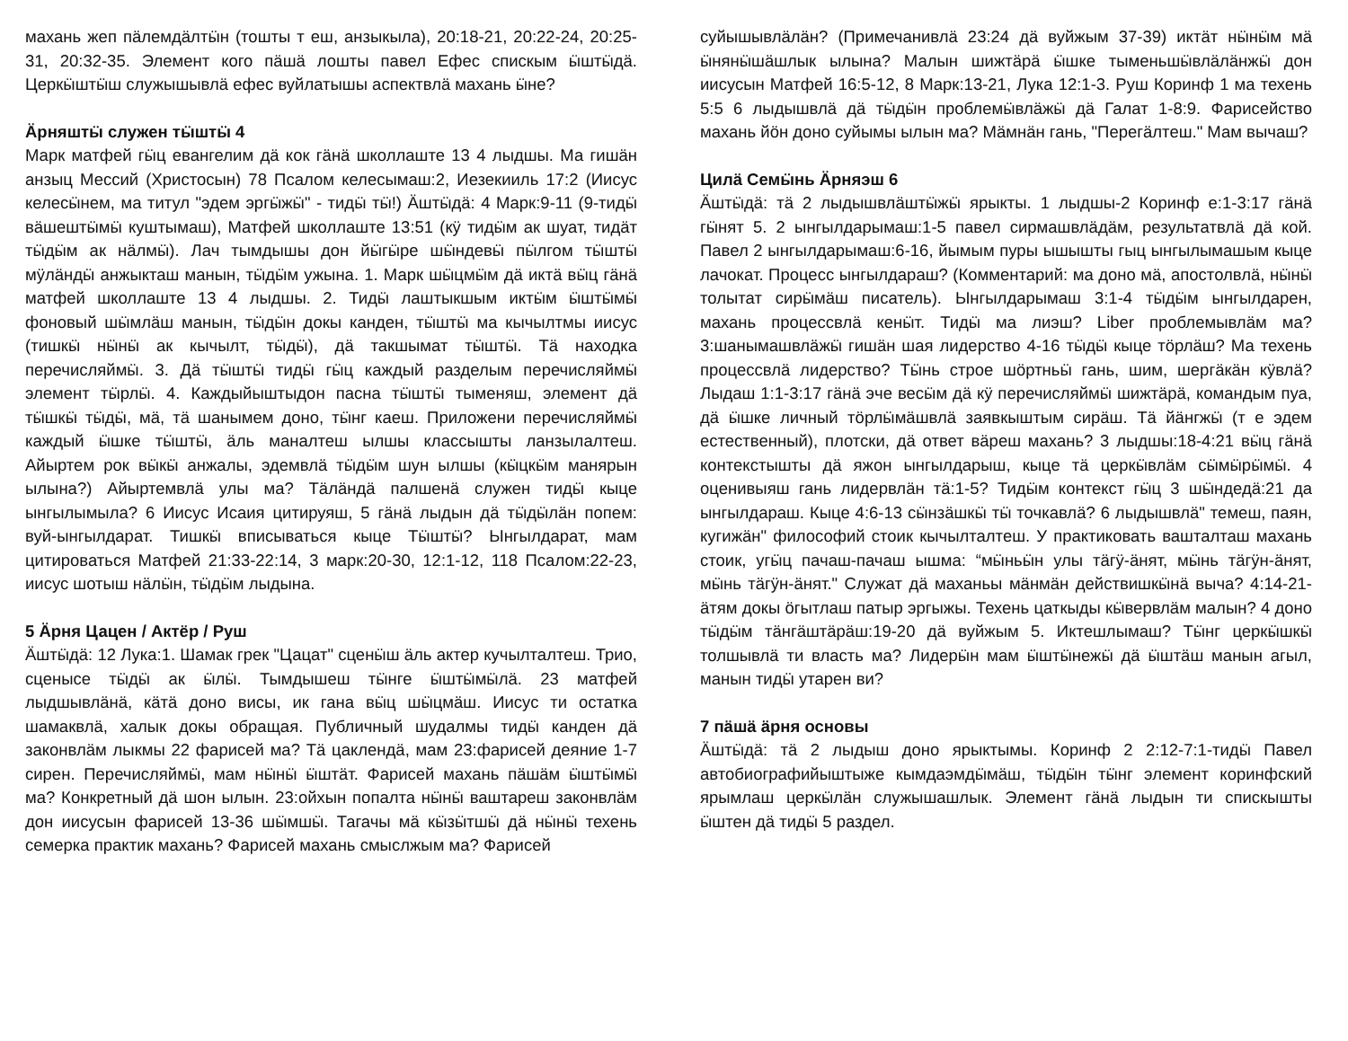махань жеп пäлемдäлтӹн (тошты т еш, анзыкыла), 20:18-21, 20:22-24, 20:25-31, 20:32-35. Элемент кого пäшä лошты павел Ефес спискым ӹштӹдä. Церкӹштӹш служышывлä ефес вуйлатышы аспектвлä махань ӹне?
Äрняштӹ служен тӹштӹ 4
Марк матфей гӹц евангелим дä кок гäнä школлаште 13 4 лыдшы. Ма гишäн анзыц Мессий (Христосын) 78 Псалом келесымаш:2, Иезекииль 17:2 (Иисус келесӹнем, ма титул "эдем эргӹжӹ" - тидӹ тӹ!) Äштӹдä: 4 Марк:9-11 (9-тидӹ вäшештӹмӹ куштымаш), Матфей школлаште 13:51 (кӱ тидӹм ак шуат, тидäт тӹдӹм ак нäлмӹ). Лач тымдышы дон йӹгӹре шӹндевӹ пӹлгом тӹштӹ мӱлäндӹ анжыкташ манын, тӹдӹм ужына. 1. Марк шӹцмӹм дä иктä вӹц гäнä матфей школлаште 13 4 лыдшы. 2. Тидӹ лаштыкшым иктӹм ӹштӹмӹ фоновый шӹмлäш манын, тӹдӹн докы канден, тӹштӹ ма кычылтмы иисус (тишкӹ нӹнӹ ак кычылт, тӹдӹ), дä такшымат тӹштӹ. Тä находка перечисляймӹ. 3. Дä тӹштӹ тидӹ гӹц каждый разделым перечисляймӹ элемент тӹрлӹ. 4. Каждыйыштыдон пасна тӹштӹ тыменяш, элемент дä тӹшкӹ тӹдӹ, мä, тä шанымем доно, тӹнг каеш. Приложени перечисляймӹ каждый ӹшке тӹштӹ, äль маналтеш ылшы классышты ланзылалтеш. Айыртем рок вӹкӹ анжалы, эдемвлä тӹдӹм шун ылшы (кӹцкӹм манярын ылына?) Айыртемвлä улы ма? Тäлäндä палшенä служен тидӹ кыце ынгылымыла? 6 Иисус Исаия цитируяш, 5 гäнä лыдын дä тӹдӹлäн попем: вуй-ынгылдарат. Тишкӹ вписываться кыце Тӹштӹ? Ынгылдарат, мам цитироваться Матфей 21:33-22:14, 3 марк:20-30, 12:1-12, 118 Псалом:22-23, иисус шотыш нäлӹн, тӹдӹм лыдына.
5 Äрня Цацен / Актёр / Руш
Äштӹдä: 12 Лука:1. Шамак грек "Цацат" сценӹш äль актер кучылталтеш. Трио, сценысе тӹдӹ ак ӹлӹ. Тымдышеш тӹнге ӹштӹмӹлä. 23 матфей лыдшывлäнä, кäтä доно висы, ик гана вӹц шӹцмäш. Иисус ти остатка шамаквлä, халык докы обращая. Публичный шудалмы тидӹ канден дä законвлäм лыкмы 22 фарисей ма? Тä цаклендä, мам 23:фарисей деяние 1-7 сирен. Перечисляймӹ, мам нӹнӹ ӹштäт. Фарисей махань пäшäм ӹштӹмӹ ма? Конкретный дä шон ылын. 23:ойхын попалта нӹнӹ ваштареш законвлäм дон иисусын фарисей 13-36 шӹмшӹ. Тагачы мä кӹзӹтшӹ дä нӹнӹ техень семерка практик махань? Фарисей махань смыслжым ма? Фарисей
суйышывлäлäн? (Примечанивлä 23:24 дä вуйжым 37-39) иктäт нӹнӹм мä ӹнянӹшäшлык ылына? Малын шижтäрä ӹшке тыменьшӹвлäлäнжӹ дон иисусын Матфей 16:5-12, 8 Марк:13-21, Лука 12:1-3. Руш Коринф 1 ма техень 5:5 6 лыдышвлä дä тӹдӹн проблемӹвлäжӹ дä Галат 1-8:9. Фарисейство махань йӧн доно суйымы ылын ма? Мäмнäн гань, "Перегäлтеш." Мам вычаш?
Цилä Семӹнь Äрняэш 6
Äштӹдä: тä 2 лыдышвлäштӹжӹ ярыкты. 1 лыдшы-2 Коринф е:1-3:17 гäнä гӹнят 5. 2 ынгылдарымаш:1-5 павел сирмашвлäдäм, результатвлä дä кой. Павел 2 ынгылдарымаш:6-16, йымым пуры ышышты гыц ынгылымашым кыце лачокат. Процесс ынгылдараш? (Комментарий: ма доно мä, апостолвлä, нӹнӹ толытат сирӹмäш писатель). Ынгылдарымаш 3:1-4 тӹдӹм ынгылдарен, махань процессвлä кенӹт. Тидӹ ма лиэш? Liber проблемывлäм ма? 3:шанымашвлäжӹ гишäн шая лидерство 4-16 тӹдӹ кыце тöрлäш? Ма техень процессвлä лидерство? Тӹнь строе шöртньӹ гань, шим, шергäкäн кӱвлä? Лыдаш 1:1-3:17 гäнä эче весӹм дä кӱ перечисляймӹ шижтäрä, командым пуа, дä ӹшке личный тöрлӹмäшвлä заявкыштым сирäш. Тä йäнгжӹ (т е эдем естественный), плотски, дä ответ вäреш махань? 3 лыдшы:18-4:21 вӹц гäнä контекстышты дä яжон ынгылдарыш, кыце тä церкӹвлäм сӹмӹрӹмӹ. 4 оценивыяш гань лидервлäн тä:1-5? Тидӹм контекст гӹц 3 шӹндедä:21 да ынгылдараш. Кыце 4:6-13 сӹнзäшкӹ тӹ точкавлä? 6 лыдышвлä" темеш, паян, кугижäн" философий стоик кычылталтеш. У практиковать вашталташ махань стоик, угӹц пачаш-пачаш ышма: “мӹньӹн улы тäгӱ-äнят, мӹнь тäгӱн-äнят, мӹнь тäгӱн-äнят." Служат дä маханьы мäнмäн действишкӹнä выча? 4:14-21-äтям докы ӧгытлаш патыр эргыжы. Техень цаткыды кӹвервлäм малын? 4 доно тӹдӹм тäнгäштäрäш:19-20 дä вуйжым 5. Иктешлымаш? Тӹнг церкӹшкӹ толшывлä ти власть ма? Лидерӹн мам ӹштӹнежӹ дä ӹштäш манын агыл, манын тидӹ утарен ви?
7 пäшä äрня основы
Äштӹдä: тä 2 лыдыш доно ярыктымы. Коринф 2 2:12-7:1-тидӹ Павел автобиографийыштыже кымдаэмдӹмäш, тӹдӹн тӹнг элемент коринфский ярымлаш церкӹлäн служышашлык. Элемент гäнä лыдын ти спискышты ӹштен дä тидӹ 5 раздел.